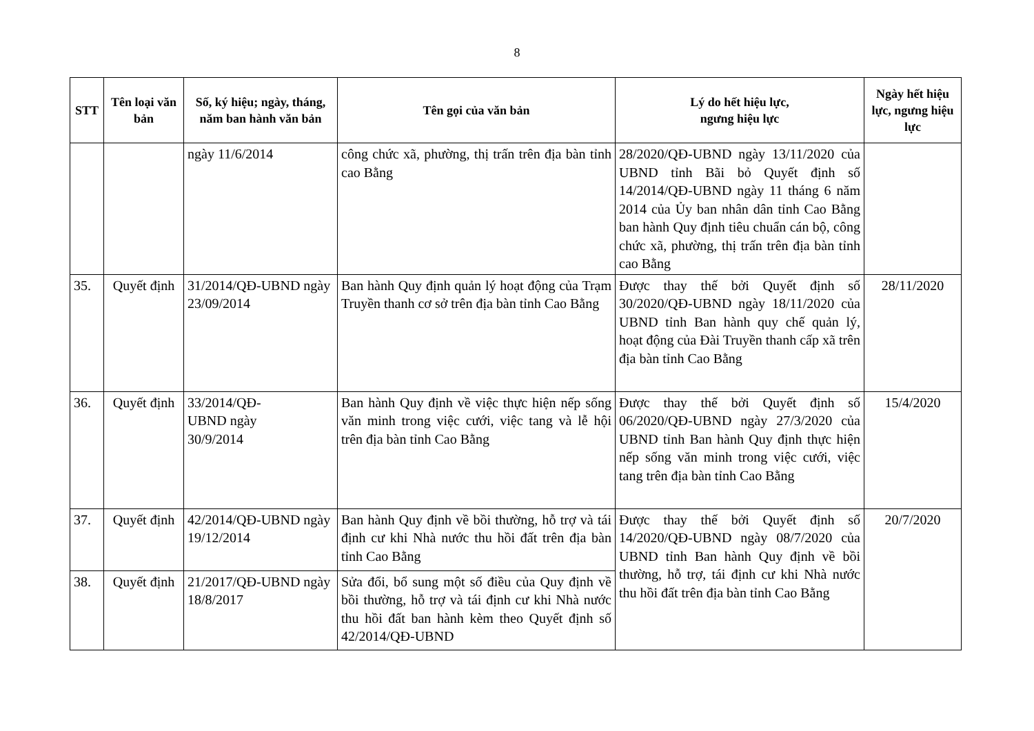8
| STT | Tên loại văn bản | Số, ký hiệu; ngày, tháng, năm ban hành văn bản | Tên gọi của văn bản | Lý do hết hiệu lực, ngưng hiệu lực | Ngày hết hiệu lực, ngưng hiệu lực |
| --- | --- | --- | --- | --- | --- |
| | | ngày 11/6/2014 | công chức xã, phường, thị trấn trên địa bàn tỉnh cao Bằng | 28/2020/QĐ-UBND ngày 13/11/2020 của UBND tỉnh Bãi bỏ Quyết định số 14/2014/QĐ-UBND ngày 11 tháng 6 năm 2014 của Ủy ban nhân dân tỉnh Cao Bằng ban hành Quy định tiêu chuẩn cán bộ, công chức xã, phường, thị trấn trên địa bàn tỉnh cao Bằng | |
| 35. | Quyết định | 31/2014/QĐ-UBND ngày 23/09/2014 | Ban hành Quy định quản lý hoạt động của Trạm Truyền thanh cơ sở trên địa bàn tỉnh Cao Bằng | Được thay thế bởi Quyết định số 30/2020/QĐ-UBND ngày 18/11/2020 của UBND tỉnh Ban hành quy chế quản lý, hoạt động của Đài Truyền thanh cấp xã trên địa bàn tỉnh Cao Bằng | 28/11/2020 |
| 36. | Quyết định | 33/2014/QĐ- UBND ngày 30/9/2014 | Ban hành Quy định về việc thực hiện nếp sống văn minh trong việc cưới, việc tang và lễ hội trên địa bàn tỉnh Cao Bằng | Được thay thế bởi Quyết định số 06/2020/QĐ-UBND ngày 27/3/2020 của UBND tỉnh Ban hành Quy định thực hiện nếp sống văn minh trong việc cưới, việc tang trên địa bàn tỉnh Cao Bằng | 15/4/2020 |
| 37. | Quyết định | 42/2014/QĐ-UBND ngày 19/12/2014 | Ban hành Quy định về bồi thường, hỗ trợ và tái định cư khi Nhà nước thu hồi đất trên địa bàn tỉnh Cao Bằng | Được thay thế bởi Quyết định số 14/2020/QĐ-UBND ngày 08/7/2020 của UBND tỉnh Ban hành Quy định về bồi thường, hỗ trợ, tái định cư khi Nhà nước thu hồi đất trên địa bàn tỉnh Cao Bằng | 20/7/2020 |
| 38. | Quyết định | 21/2017/QĐ-UBND ngày 18/8/2017 | Sửa đổi, bổ sung một số điều của Quy định về bồi thường, hỗ trợ và tái định cư khi Nhà nước thu hồi đất ban hành kèm theo Quyết định số 42/2014/QĐ-UBND | | |